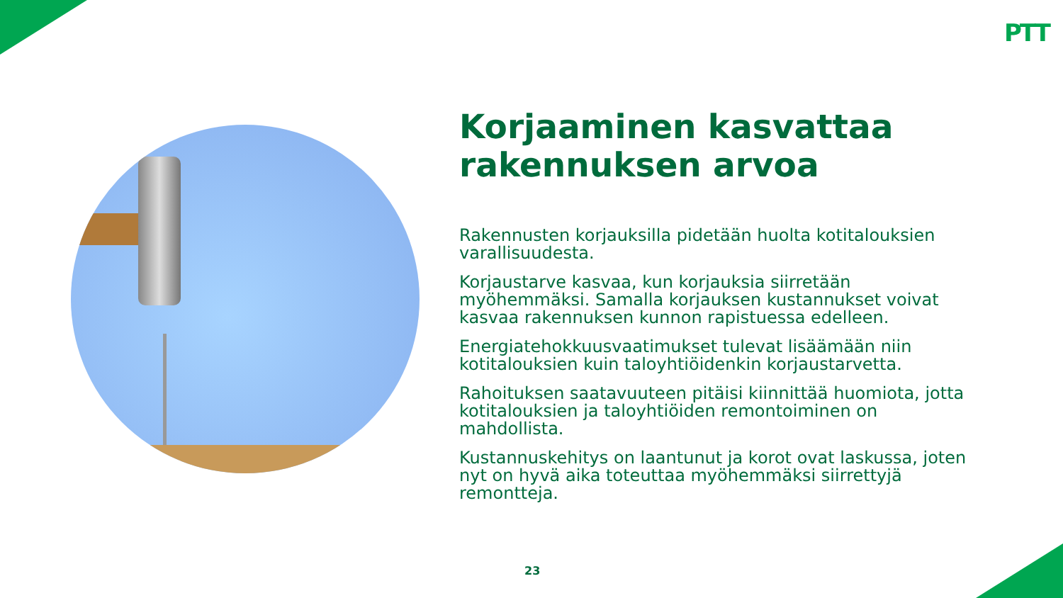PTT
Korjaaminen kasvattaa rakennuksen arvoa
Rakennusten korjauksilla pidetään huolta kotitalouksien varallisuudesta.
Korjaustarve kasvaa, kun korjauksia siirretään myöhemmäksi. Samalla korjauksen kustannukset voivat kasvaa rakennuksen kunnon rapistuessa edelleen.
Energiatehokkuusvaatimukset tulevat lisäämään niin kotitalouksien kuin taloyhtiöidenkin korjaustarvetta.
Rahoituksen saatavuuteen pitäisi kiinnittää huomiota, jotta kotitalouksien ja taloyhtiöiden remontoiminen on mahdollista.
Kustannuskehitys on laantunut ja korot ovat laskussa, joten nyt on hyvä aika toteuttaa myöhemmäksi siirrettyjä remontteja.
23